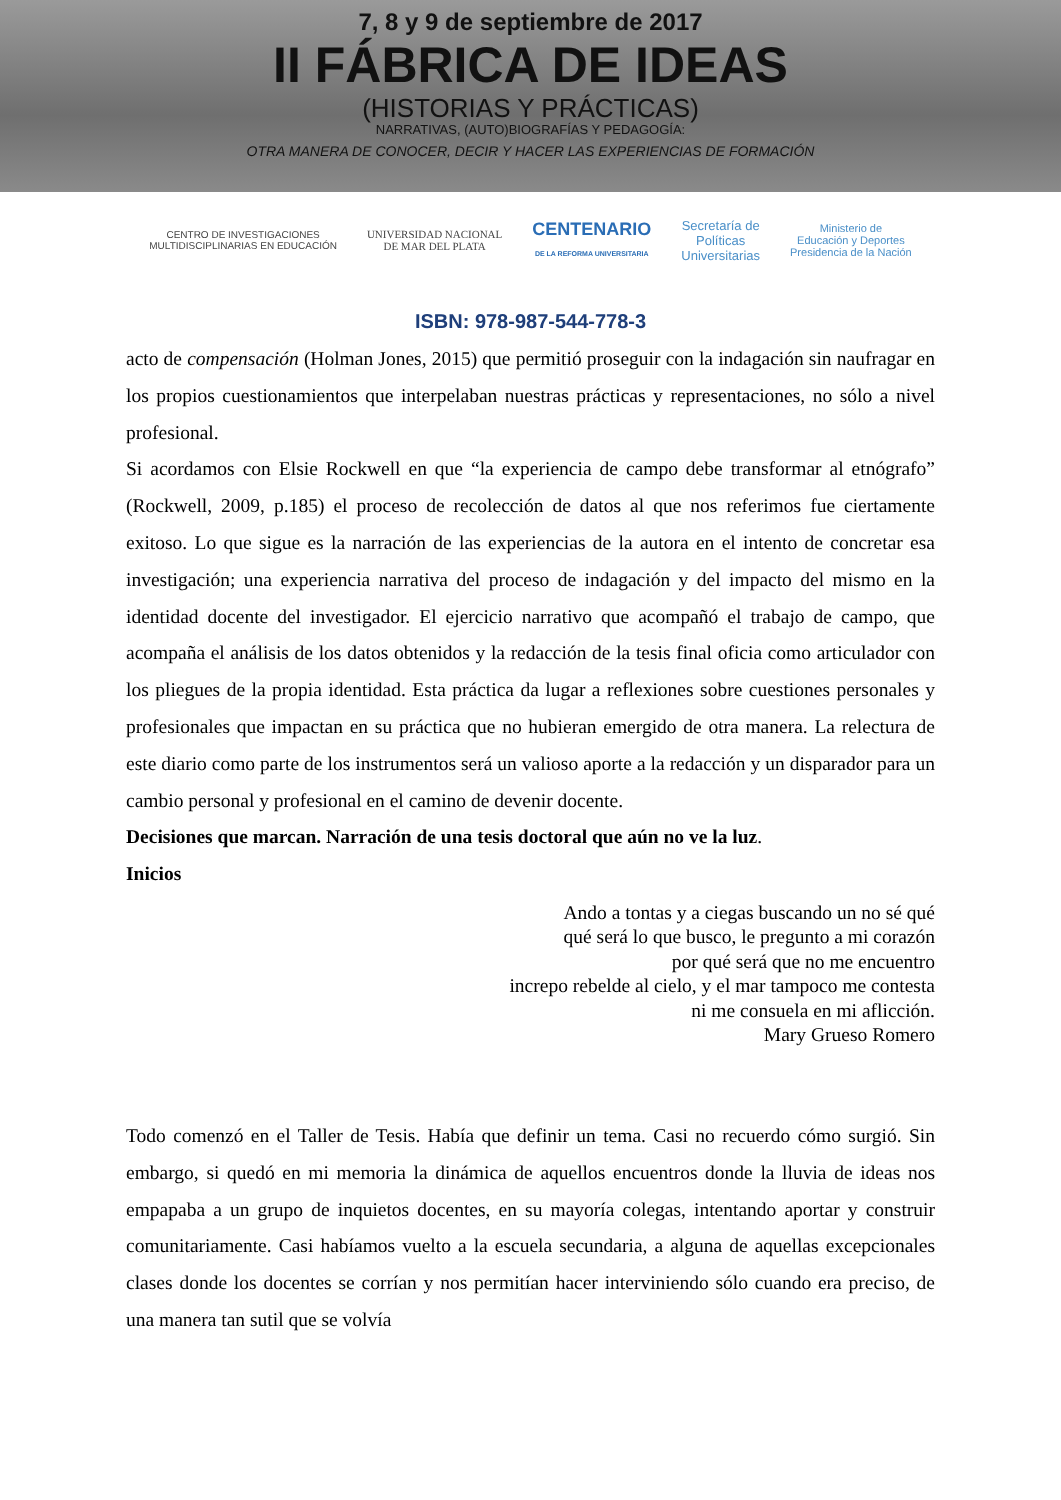7, 8 y 9 de septiembre de 2017
II FÁBRICA DE IDEAS
(HISTORIAS Y PRÁCTICAS)
NARRATIVAS, (AUTO)BIOGRAFÍAS Y PEDAGOGÍA:
OTRA MANERA DE CONOCER, DECIR Y HACER LAS EXPERIENCIAS DE FORMACIÓN
CENTRO DE INVESTIGACIONES
MULTIDISCIPLINARIAS EN EDUCACIÓN
UNIVERSIDAD NACIONAL
DE MAR DEL PLATA
CENTENARIO
DE LA REFORMA UNIVERSITARIA
Secretaría de
Políticas
Universitarias
Ministerio de
Educación y Deportes
Presidencia de la Nación
ISBN: 978-987-544-778-3
acto de compensación (Holman Jones, 2015) que permitió proseguir con la indagación sin naufragar en los propios cuestionamientos que interpelaban nuestras prácticas y representaciones, no sólo a nivel profesional.
Si acordamos con Elsie Rockwell en que “la experiencia de campo debe transformar al etnógrafo” (Rockwell, 2009, p.185) el proceso de recolección de datos al que nos referimos fue ciertamente exitoso. Lo que sigue es la narración de las experiencias de la autora en el intento de concretar esa investigación; una experiencia narrativa del proceso de indagación y del impacto del mismo en la identidad docente del investigador. El ejercicio narrativo que acompañó el trabajo de campo, que acompaña el análisis de los datos obtenidos y la redacción de la tesis final oficia como articulador con los pliegues de la propia identidad. Esta práctica da lugar a reflexiones sobre cuestiones personales y profesionales que impactan en su práctica que no hubieran emergido de otra manera. La relectura de este diario como parte de los instrumentos será un valioso aporte a la redacción y un disparador para un cambio personal y profesional en el camino de devenir docente.
Decisiones que marcan. Narración de una tesis doctoral que aún no ve la luz.
Inicios
Ando a tontas y a ciegas buscando un no sé qué
qué será lo que busco, le pregunto a mi corazón
por qué será que no me encuentro
increpo rebelde al cielo, y el mar tampoco me contesta
ni me consuela en mi aflicción.
Mary Grueso Romero
Todo comenzó en el Taller de Tesis. Había que definir un tema. Casi no recuerdo cómo surgió. Sin embargo, si quedó en mi memoria la dinámica de aquellos encuentros donde la lluvia de ideas nos empapaba a un grupo de inquietos docentes, en su mayoría colegas, intentando aportar y construir comunitariamente. Casi habíamos vuelto a la escuela secundaria, a alguna de aquellas excepcionales clases donde los docentes se corrían y nos permitían hacer interviniendo sólo cuando era preciso, de una manera tan sutil que se volvía